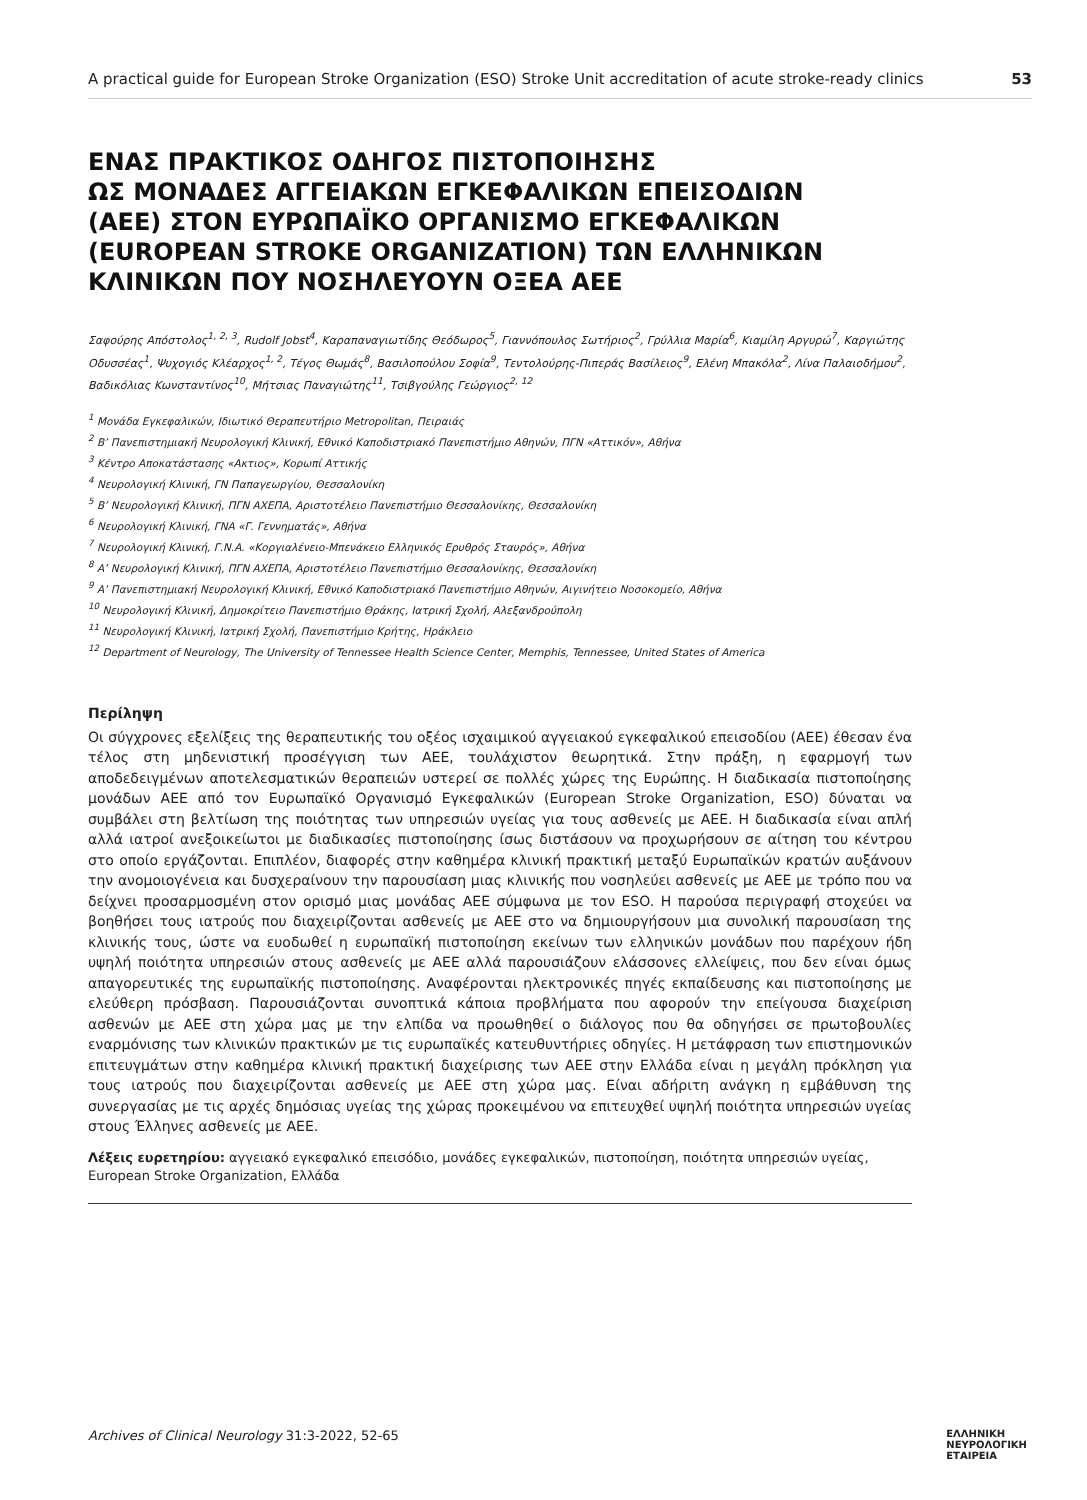A practical guide for European Stroke Organization (ESO) Stroke Unit accreditation of acute stroke-ready clinics 53
ΕΝΑΣ ΠΡΑΚΤΙΚΟΣ ΟΔΗΓΟΣ ΠΙΣΤΟΠΟΙΗΣΗΣ
ΩΣ ΜΟΝΑΔΕΣ ΑΓΓΕΙΑΚΩΝ ΕΓΚΕΦΑΛΙΚΩΝ ΕΠΕΙΣΟΔΙΩΝ
(ΑΕΕ) ΣΤΟΝ ΕΥΡΩΠΑΪΚΟ ΟΡΓΑΝΙΣΜΟ ΕΓΚΕΦΑΛΙΚΩΝ
(EUROPEAN STROKE ORGANIZATION) ΤΩΝ ΕΛΛΗΝΙΚΩΝ
ΚΛΙΝΙΚΩΝ ΠΟΥ ΝΟΣΗΛΕΥΟΥΝ ΟΞΕΑ ΑΕΕ
Σαφούρης Απόστολος<sup>1, 2, 3</sup>, Rudolf Jobst<sup>4</sup>, Καραπαναγιωτίδης Θεόδωρος<sup>5</sup>, Γιαννόπουλος Σωτήριος<sup>2</sup>, Γρύλλια Μαρία<sup>6</sup>, Κιαμίλη Αργυρώ<sup>7</sup>, Καργιώτης Οδυσσέας<sup>1</sup>, Ψυχογιός Κλέαρχος<sup>1, 2</sup>, Τέγος Θωμάς<sup>8</sup>, Βασιλοπούλου Σοφία<sup>9</sup>, Τεντολούρης-Πιπεράς Βασίλειος<sup>9</sup>, Ελένη Μπακόλα<sup>2</sup>, Λίνα Παλαιοδήμου<sup>2</sup>, Βαδικόλιας Κωνσταντίνος<sup>10</sup>, Μήτσιας Παναγιώτης<sup>11</sup>, Τσιβγούλης Γεώργιος<sup>2, 12</sup>
<sup>1</sup> Μονάδα Εγκεφαλικών, Ιδιωτικό Θεραπευτήριο Metropolitan, Πειραιάς
<sup>2</sup> Β’ Πανεπιστημιακή Νευρολογική Κλινική, Εθνικό Καποδιστριακό Πανεπιστήμιο Αθηνών, ΠΓΝ «Αττικόν», Αθήνα
<sup>3</sup> Κέντρο Αποκατάστασης «Ακτιος», Κορωπί Αττικής
<sup>4</sup> Νευρολογική Κλινική, ΓΝ Παπαγεωργίου, Θεσσαλονίκη
<sup>5</sup> Β’ Νευρολογική Κλινική, ΠΓΝ ΑΧΕΠΑ, Αριστοτέλειο Πανεπιστήμιο Θεσσαλονίκης, Θεσσαλονίκη
<sup>6</sup> Νευρολογική Κλινική, ΓΝΑ «Γ. Γεννηματάς», Αθήνα
<sup>7</sup> Νευρολογική Κλινική, Γ.Ν.Α. «Κοργιαλένειο-Μπενάκειο Ελληνικός Ερυθρός Σταυρός», Αθήνα
<sup>8</sup> Α’ Νευρολογική Κλινική, ΠΓΝ ΑΧΕΠΑ, Αριστοτέλειο Πανεπιστήμιο Θεσσαλονίκης, Θεσσαλονίκη
<sup>9</sup> Α’ Πανεπιστημιακή Νευρολογική Κλινική, Εθνικό Καποδιστριακό Πανεπιστήμιο Αθηνών, Αιγινήτειο Νοσοκομείο, Αθήνα
<sup>10</sup> Νευρολογική Κλινική, Δημοκρίτειο Πανεπιστήμιο Θράκης, Ιατρική Σχολή, Αλεξανδρούπολη
<sup>11</sup> Νευρολογική Κλινική, Ιατρική Σχολή, Πανεπιστήμιο Κρήτης, Ηράκλειο
<sup>12</sup> Department of Neurology, The University of Tennessee Health Science Center, Memphis, Tennessee, United States of America
Περίληψη
Οι σύγχρονες εξελίξεις της θεραπευτικής του οξέος ισχαιμικού αγγειακού εγκεφαλικού επεισοδίου (ΑΕΕ) έθεσαν ένα τέλος στη μηδενιστική προσέγγιση των ΑΕΕ, τουλάχιστον θεωρητικά. Στην πράξη, η εφαρμογή των αποδεδειγμένων αποτελεσματικών θεραπειών υστερεί σε πολλές χώρες της Ευρώπης. Η διαδικασία πιστοποίησης μονάδων ΑΕΕ από τον Ευρωπαϊκό Οργανισμό Εγκεφαλικών (European Stroke Organization, ESO) δύναται να συμβάλει στη βελτίωση της ποιότητας των υπηρεσιών υγείας για τους ασθενείς με ΑΕΕ. Η διαδικασία είναι απλή αλλά ιατροί ανεξοικείωτοι με διαδικασίες πιστοποίησης ίσως διστάσουν να προχωρήσουν σε αίτηση του κέντρου στο οποίο εργάζονται. Επιπλέον, διαφορές στην καθημέρα κλινική πρακτική μεταξύ Ευρωπαϊκών κρατών αυξάνουν την ανομοιογένεια και δυσχεραίνουν την παρουσίαση μιας κλινικής που νοσηλεύει ασθενείς με ΑΕΕ με τρόπο που να δείχνει προσαρμοσμένη στον ορισμό μιας μονάδας ΑΕΕ σύμφωνα με τον ESO. Η παρούσα περιγραφή στοχεύει να βοηθήσει τους ιατρούς που διαχειρίζονται ασθενείς με ΑΕΕ στο να δημιουργήσουν μια συνολική παρουσίαση της κλινικής τους, ώστε να ευοδωθεί η ευρωπαϊκή πιστοποίηση εκείνων των ελληνικών μονάδων που παρέχουν ήδη υψηλή ποιότητα υπηρεσιών στους ασθενείς με ΑΕΕ αλλά παρουσιάζουν ελάσσονες ελλείψεις, που δεν είναι όμως απαγορευτικές της ευρωπαϊκής πιστοποίησης. Αναφέρονται ηλεκτρονικές πηγές εκπαίδευσης και πιστοποίησης με ελεύθερη πρόσβαση. Παρουσιάζονται συνοπτικά κάποια προβλήματα που αφορούν την επείγουσα διαχείριση ασθενών με ΑΕΕ στη χώρα μας με την ελπίδα να προωθηθεί ο διάλογος που θα οδηγήσει σε πρωτοβουλίες εναρμόνισης των κλινικών πρακτικών με τις ευρωπαϊκές κατευθυντήριες οδηγίες. Η μετάφραση των επιστημονικών επιτευγμάτων στην καθημέρα κλινική πρακτική διαχείρισης των ΑΕΕ στην Ελλάδα είναι η μεγάλη πρόκληση για τους ιατρούς που διαχειρίζονται ασθενείς με ΑΕΕ στη χώρα μας. Είναι αδήριτη ανάγκη η εμβάθυνση της συνεργασίας με τις αρχές δημόσιας υγείας της χώρας προκειμένου να επιτευχθεί υψηλή ποιότητα υπηρεσιών υγείας στους Έλληνες ασθενείς με ΑΕΕ.
Λέξεις ευρετηρίου: αγγειακό εγκεφαλικό επεισόδιο, μονάδες εγκεφαλικών, πιστοποίηση, ποιότητα υπηρεσιών υγείας, European Stroke Organization, Ελλάδα
Archives of Clinical Neurology 31:3-2022, 52-65 ΕΛΛΗΝΙΚΗ
ΝΕΥΡΟΛΟΓΙΚΗ
ΕΤΑΙΡΕΙΑ